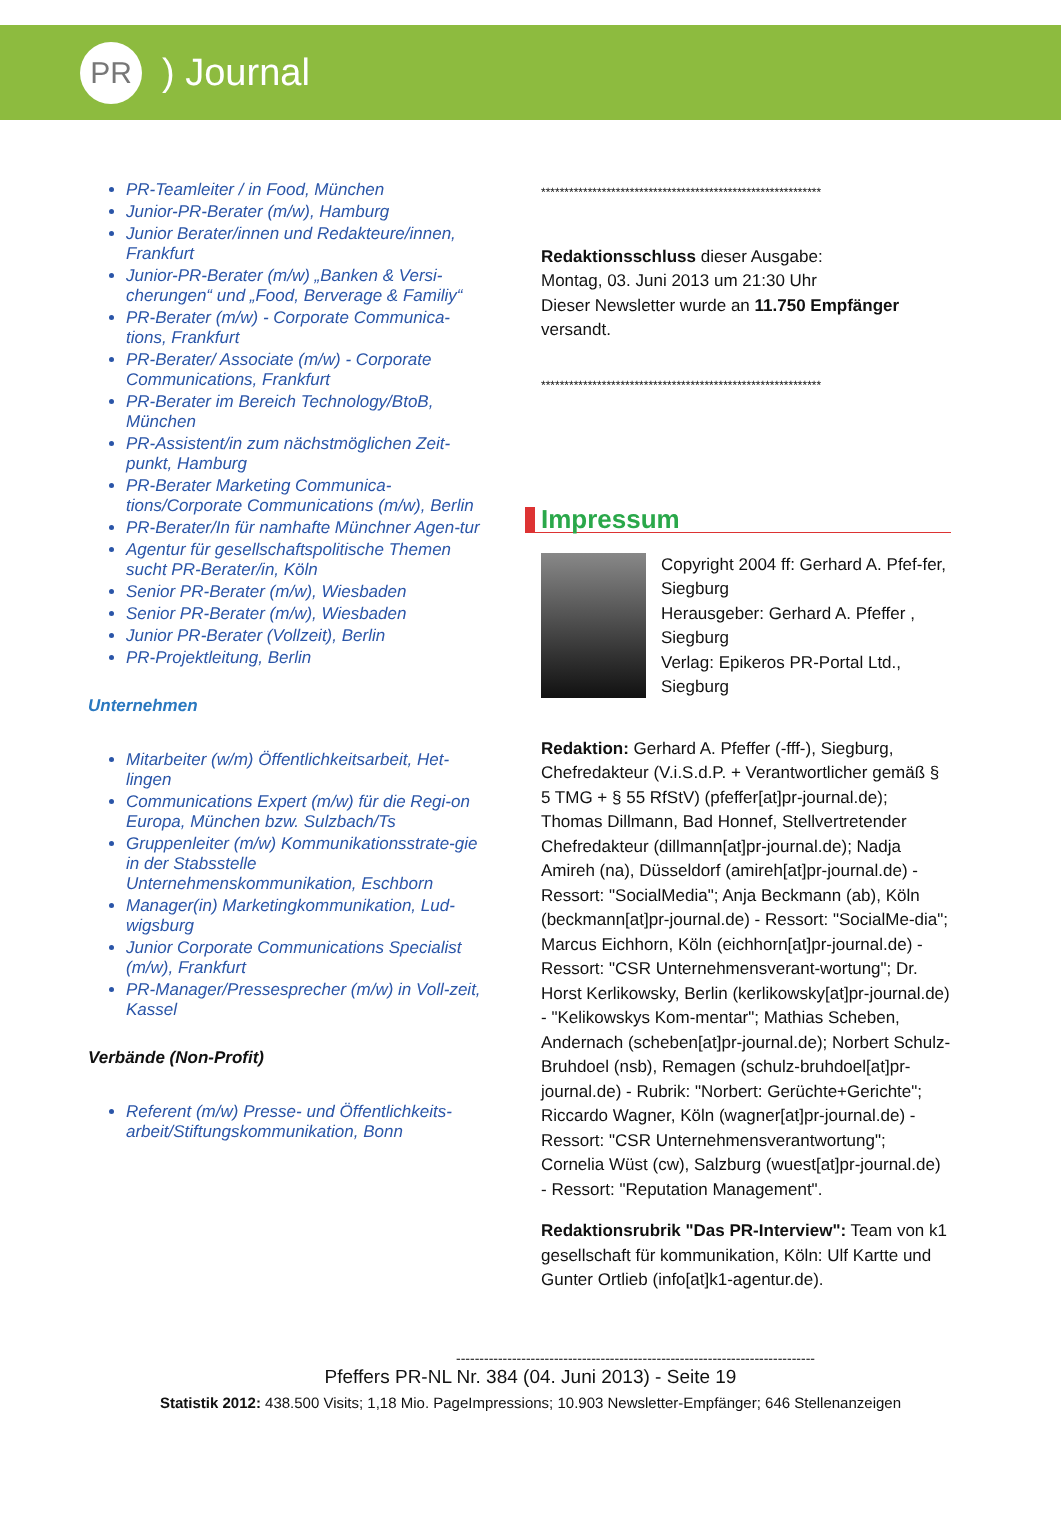PR
) Journal
PR-Teamleiter / in Food, München
Junior-PR-Berater (m/w), Hamburg
Junior Berater/innen und Redakteure/innen, Frankfurt
Junior-PR-Berater (m/w) „Banken & Versi-cherungen“ und „Food, Berverage & Familiy“
PR-Berater (m/w) - Corporate Communica-tions, Frankfurt
PR-Berater/ Associate (m/w) - Corporate Communications, Frankfurt
PR-Berater im Bereich Technology/BtoB, München
PR-Assistent/in zum nächstmöglichen Zeit-punkt, Hamburg
PR-Berater Marketing Communica-tions/Corporate Communications (m/w), Berlin
PR-Berater/In für namhafte Münchner Agen-tur
Agentur für gesellschaftspolitische Themen sucht PR-Berater/in, Köln
Senior PR-Berater (m/w), Wiesbaden
Senior PR-Berater (m/w), Wiesbaden
Junior PR-Berater (Vollzeit), Berlin
PR-Projektleitung, Berlin
Unternehmen
Mitarbeiter (w/m) Öffentlichkeitsarbeit, Het-lingen
Communications Expert (m/w) für die Regi-on Europa, München bzw. Sulzbach/Ts
Gruppenleiter (m/w) Kommunikationsstrate-gie in der Stabsstelle Unternehmenskommunikation, Eschborn
Manager(in) Marketingkommunikation, Lud-wigsburg
Junior Corporate Communications Specialist (m/w), Frankfurt
PR-Manager/Pressesprecher (m/w) in Voll-zeit, Kassel
Verbände (Non-Profit)
Referent (m/w) Presse- und Öffentlichkeits-arbeit/Stiftungskommunikation, Bonn
************************************************************
Redaktionsschluss dieser Ausgabe:
Montag, 03. Juni 2013 um 21:30 Uhr
Dieser Newsletter wurde an 11.750 Empfänger versandt.
************************************************************
Impressum
Copyright 2004 ff: Gerhard A. Pfef-fer, Siegburg
Herausgeber: Gerhard A. Pfeffer , Siegburg
Verlag: Epikeros PR-Portal Ltd., Siegburg
Redaktion: Gerhard A. Pfeffer (-fff-), Siegburg, Chefredakteur (V.i.S.d.P. + Verantwortlicher gemäß § 5 TMG + § 55 RfStV) (pfeffer[at]pr-journal.de); Thomas Dillmann, Bad Honnef, Stellvertretender Chefredakteur (dillmann[at]pr-journal.de); Nadja Amireh (na), Düsseldorf (amireh[at]pr-journal.de) - Ressort: "SocialMedia"; Anja Beckmann (ab), Köln (beckmann[at]pr-journal.de) - Ressort: "SocialMe-dia"; Marcus Eichhorn, Köln (eichhorn[at]pr-journal.de) - Ressort: "CSR Unternehmensverant-wortung"; Dr. Horst Kerlikowsky, Berlin (kerlikowsky[at]pr-journal.de) - "Kelikowskys Kom-mentar"; Mathias Scheben, Andernach (scheben[at]pr-journal.de); Norbert Schulz-Bruhdoel (nsb), Remagen (schulz-bruhdoel[at]pr-journal.de) - Rubrik: "Norbert: Gerüchte+Gerichte"; Riccardo Wagner, Köln (wagner[at]pr-journal.de) - Ressort: "CSR Unternehmensverantwortung"; Cornelia Wüst (cw), Salzburg (wuest[at]pr-journal.de) - Ressort: "Reputation Management".
Redaktionsrubrik "Das PR-Interview": Team von k1 gesellschaft für kommunikation, Köln: Ulf Kartte und Gunter Ortlieb (info[at]k1-agentur.de).
-----------------------------------------------------------------------------
Pfeffers PR-NL Nr. 384 (04. Juni 2013) - Seite 19
Statistik 2012: 438.500 Visits; 1,18 Mio. PageImpressions; 10.903 Newsletter-Empfänger; 646 Stellenanzeigen